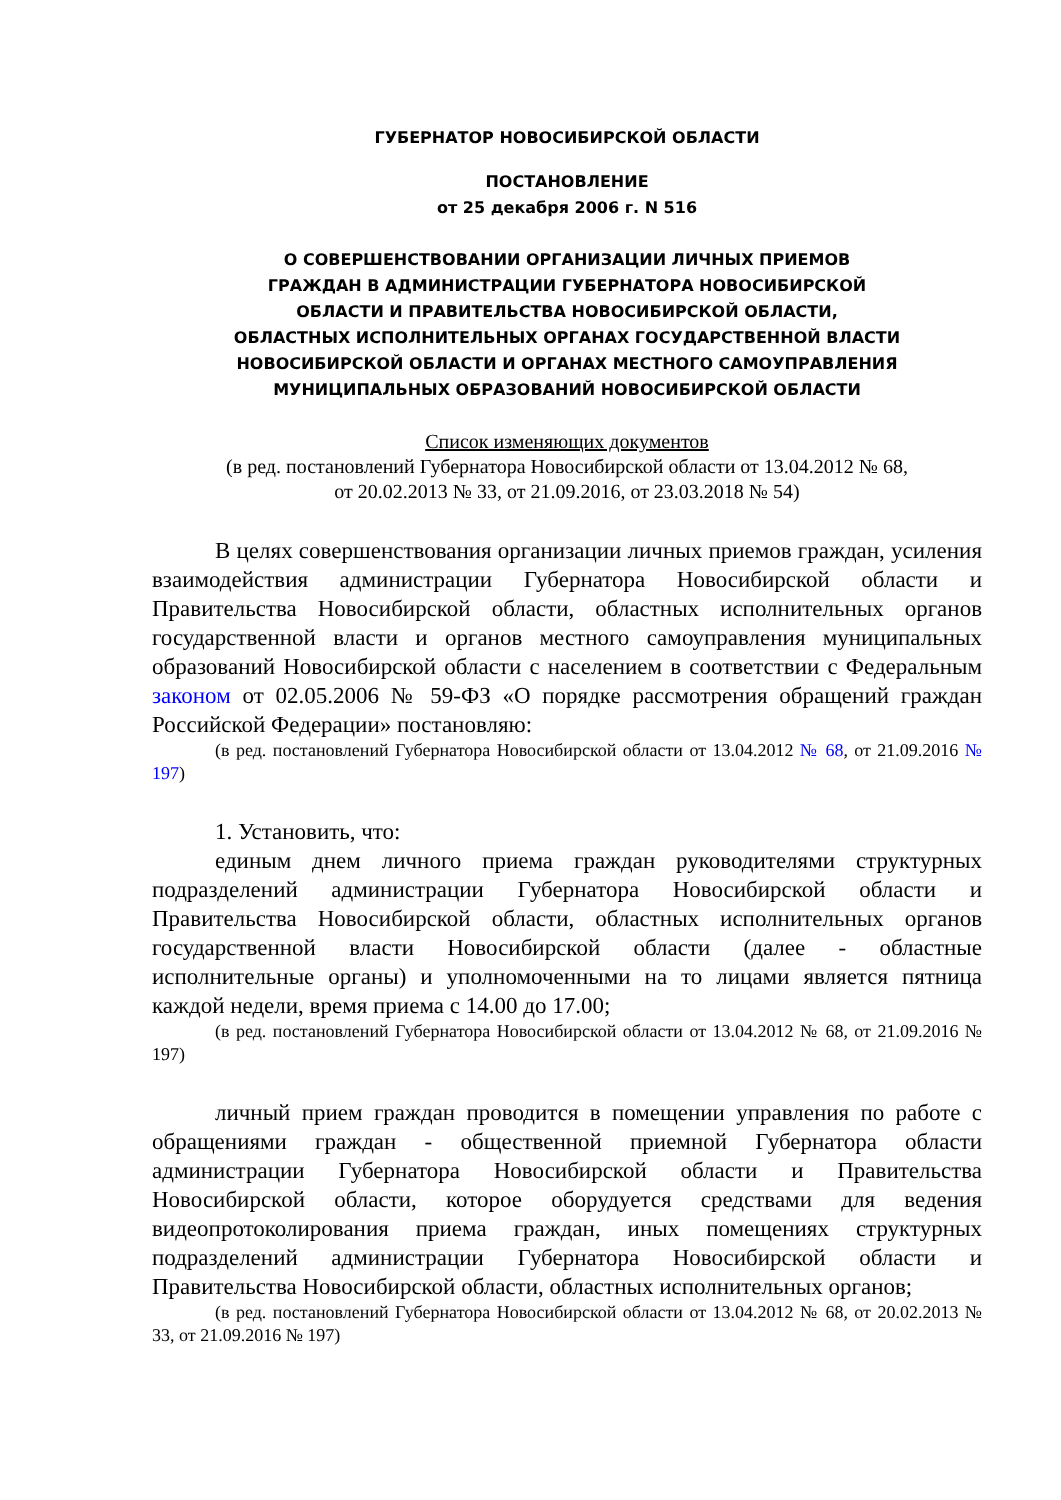ГУБЕРНАТОР НОВОСИБИРСКОЙ ОБЛАСТИ
ПОСТАНОВЛЕНИЕ
от 25 декабря 2006 г. N 516
О СОВЕРШЕНСТВОВАНИИ ОРГАНИЗАЦИИ ЛИЧНЫХ ПРИЕМОВ
ГРАЖДАН В АДМИНИСТРАЦИИ ГУБЕРНАТОРА НОВОСИБИРСКОЙ
ОБЛАСТИ И ПРАВИТЕЛЬСТВА НОВОСИБИРСКОЙ ОБЛАСТИ,
ОБЛАСТНЫХ ИСПОЛНИТЕЛЬНЫХ ОРГАНАХ ГОСУДАРСТВЕННОЙ ВЛАСТИ
НОВОСИБИРСКОЙ ОБЛАСТИ И ОРГАНАХ МЕСТНОГО САМОУПРАВЛЕНИЯ
МУНИЦИПАЛЬНЫХ ОБРАЗОВАНИЙ НОВОСИБИРСКОЙ ОБЛАСТИ
Список изменяющих документов
(в ред. постановлений Губернатора Новосибирской области от 13.04.2012 № 68,
от 20.02.2013 № 33, от 21.09.2016, от 23.03.2018 № 54)
В целях совершенствования организации личных приемов граждан, усиления взаимодействия администрации Губернатора Новосибирской области и Правительства Новосибирской области, областных исполнительных органов государственной власти и органов местного самоуправления муниципальных образований Новосибирской области с населением в соответствии с Федеральным законом от 02.05.2006 № 59-ФЗ «О порядке рассмотрения обращений граждан Российской Федерации» постановляю:
(в ред. постановлений Губернатора Новосибирской области от 13.04.2012 № 68, от 21.09.2016 № 197)
1. Установить, что:
единым днем личного приема граждан руководителями структурных подразделений администрации Губернатора Новосибирской области и Правительства Новосибирской области, областных исполнительных органов государственной власти Новосибирской области (далее - областные исполнительные органы) и уполномоченными на то лицами является пятница каждой недели, время приема с 14.00 до 17.00;
(в ред. постановлений Губернатора Новосибирской области от 13.04.2012 № 68, от 21.09.2016 № 197)
личный прием граждан проводится в помещении управления по работе с обращениями граждан - общественной приемной Губернатора области администрации Губернатора Новосибирской области и Правительства Новосибирской области, которое оборудуется средствами для ведения видеопротоколирования приема граждан, иных помещениях структурных подразделений администрации Губернатора Новосибирской области и Правительства Новосибирской области, областных исполнительных органов;
(в ред. постановлений Губернатора Новосибирской области от 13.04.2012 № 68, от 20.02.2013 № 33, от 21.09.2016 № 197)